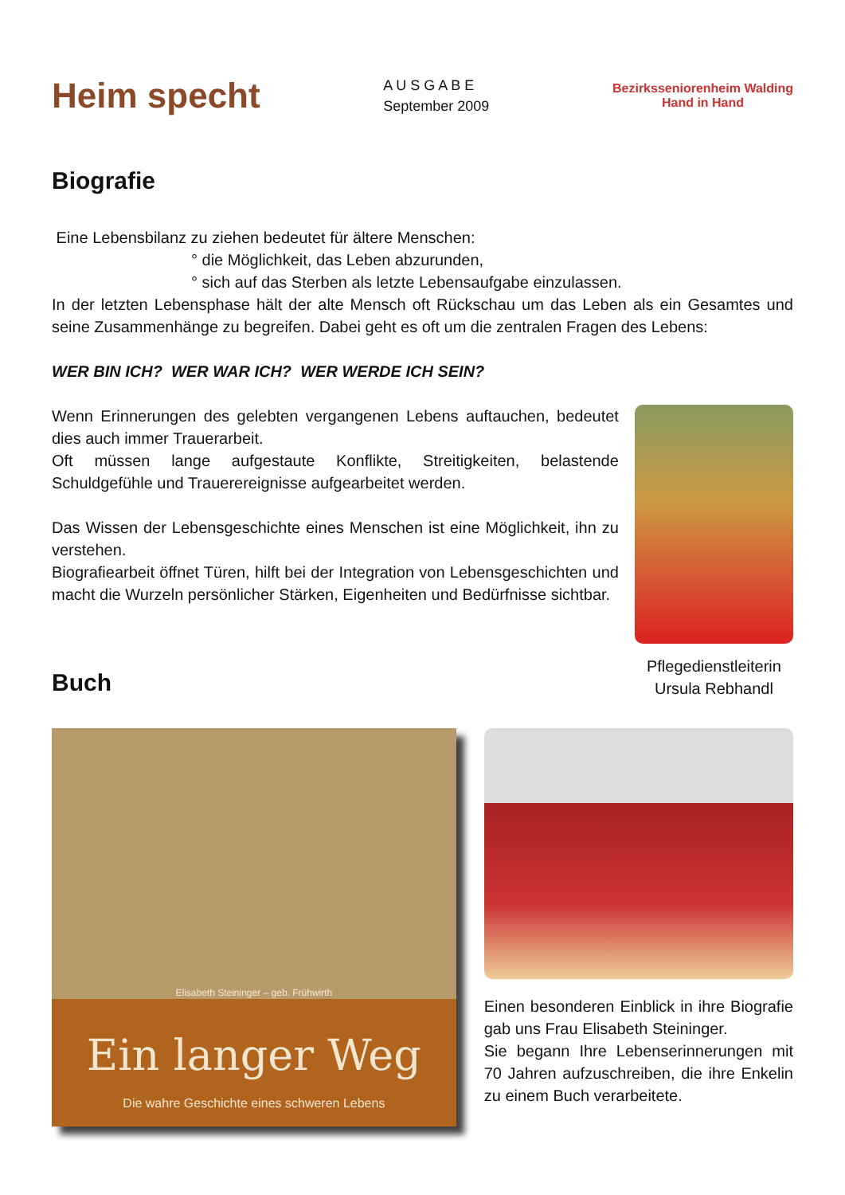Heim specht
A U S G A B E
September 2009
Bezirksseniorenheim Walding
Hand in Hand
Biografie
Eine Lebensbilanz zu ziehen bedeutet für ältere Menschen:
° die Möglichkeit, das Leben abzurunden,
° sich auf das Sterben als letzte Lebensaufgabe einzulassen.
In der letzten Lebensphase hält der alte Mensch oft Rückschau um das Leben als ein Gesamtes und seine Zusammenhänge zu begreifen. Dabei geht es oft um die zentralen Fragen des Lebens:
WER BIN ICH? WER WAR ICH? WER WERDE ICH SEIN?
Wenn Erinnerungen des gelebten vergangenen Lebens auftauchen, bedeutet dies auch immer Trauerarbeit.
Oft müssen lange aufgestaute Konflikte, Streitigkeiten, belastende Schuldgefühle und Trauerereignisse aufgearbeitet werden.
Das Wissen der Lebensgeschichte eines Menschen ist eine Möglichkeit, ihn zu verstehen.
Biografiearbeit öffnet Türen, hilft bei der Integration von Lebensgeschichten und macht die Wurzeln persönlicher Stärken, Eigenheiten und Bedürfnisse sichtbar.
Buch
Pflegedienstleiterin
Ursula Rebhandl
Elisabeth Steininger – geb. Frühwirth
Ein langer Weg
Die wahre Geschichte eines schweren Lebens
Einen besonderen Einblick in ihre Biografie gab uns Frau Elisabeth Steininger.
Sie begann Ihre Lebenserinnerungen mit 70 Jahren aufzuschreiben, die ihre Enkelin zu einem Buch verarbeitete.